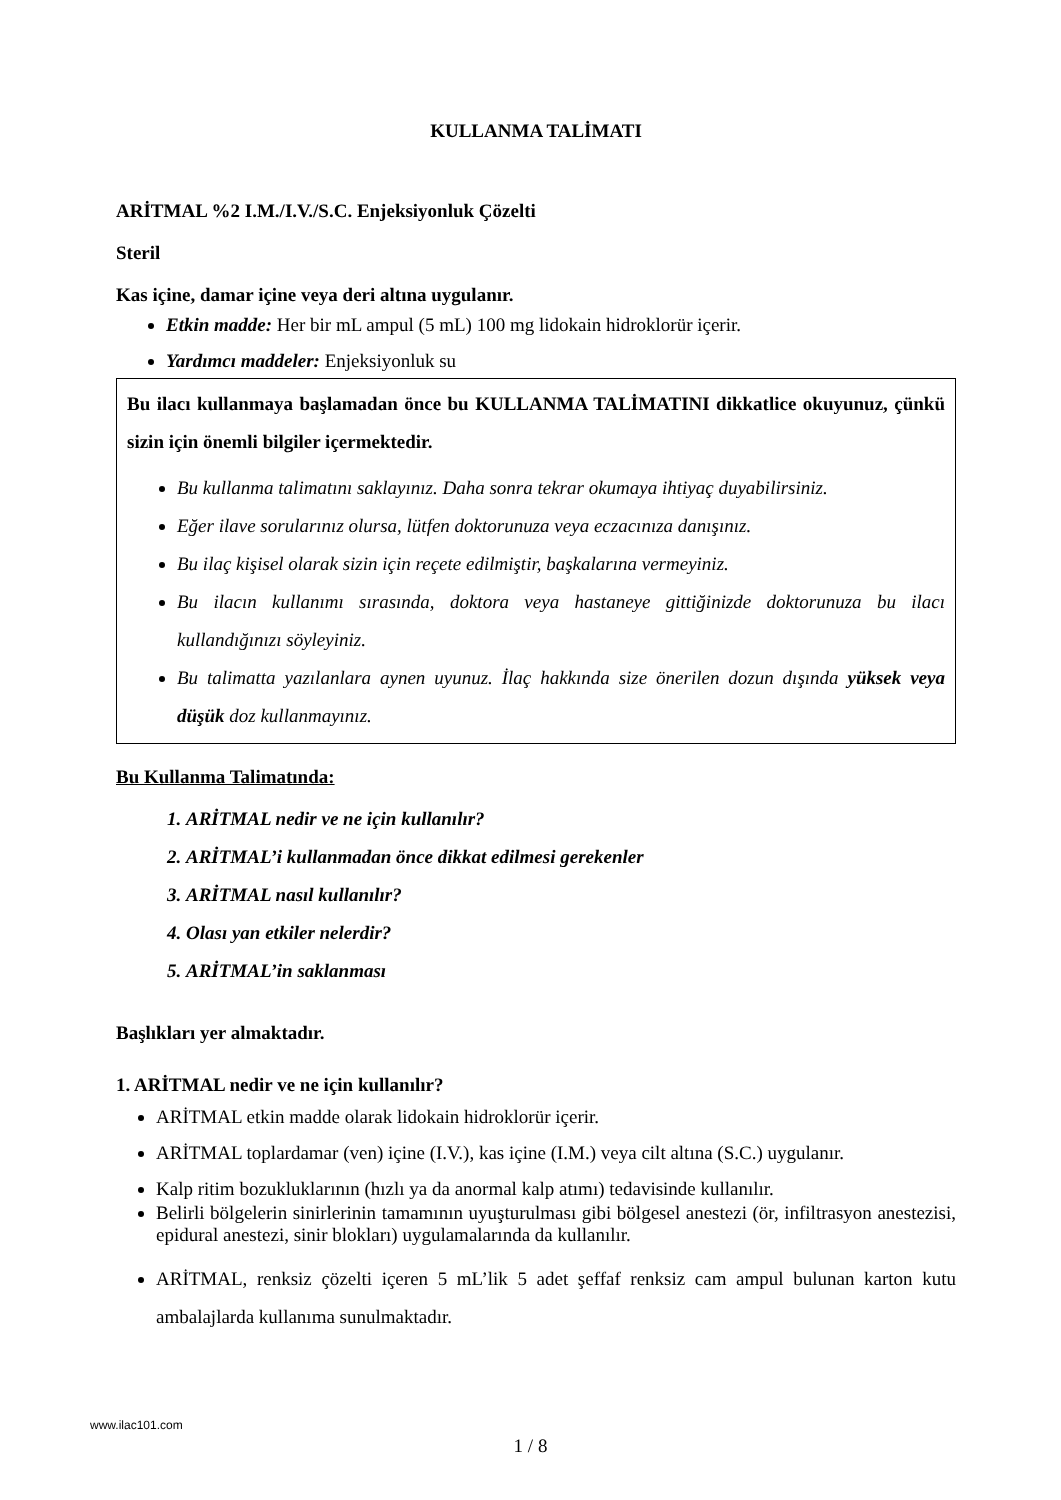KULLANMA TALİMATI
ARİTMAL %2 I.M./I.V./S.C. Enjeksiyonluk Çözelti
Steril
Kas içine, damar içine veya deri altına uygulanır.
Etkin madde: Her bir mL ampul (5 mL) 100 mg lidokain hidroklorür içerir.
Yardımcı maddeler: Enjeksiyonluk su
Bu ilacı kullanmaya başlamadan önce bu KULLANMA TALİMATINI dikkatlice okuyunuz, çünkü sizin için önemli bilgiler içermektedir.
Bu kullanma talimatını saklayınız. Daha sonra tekrar okumaya ihtiyaç duyabilirsiniz.
Eğer ilave sorularınız olursa, lütfen doktorunuza veya eczacınıza danışınız.
Bu ilaç kişisel olarak sizin için reçete edilmiştir, başkalarına vermeyiniz.
Bu ilacın kullanımı sırasında, doktora veya hastaneye gittiğinizde doktorunuza bu ilacı kullandığınızı söyleyiniz.
Bu talimatta yazılanlara aynen uyunuz. İlaç hakkında size önerilen dozun dışında yüksek veya düşük doz kullanmayınız.
Bu Kullanma Talimatında:
1. ARİTMAL nedir ve ne için kullanılır?
2. ARİTMAL’i kullanmadan önce dikkat edilmesi gerekenler
3. ARİTMAL nasıl kullanılır?
4. Olası yan etkiler nelerdir?
5. ARİTMAL’in saklanması
Başlıkları yer almaktadır.
1. ARİTMAL nedir ve ne için kullanılır?
ARİTMAL etkin madde olarak lidokain hidroklorür içerir.
ARİTMAL toplardamar (ven) içine (I.V.), kas içine (I.M.) veya cilt altına (S.C.) uygulanır.
Kalp ritim bozukluklarının (hızlı ya da anormal kalp atımı) tedavisinde kullanılır.
Belirli bölgelerin sinirlerinin tamamının uyuşturulması gibi bölgesel anestezi (ör, infiltrasyon anestezisi, epidural anestezi, sinir blokları) uygulamalarında da kullanılır.
ARİTMAL, renksiz çözelti içeren 5 mL’lik 5 adet şeffaf renksiz cam ampul bulunan karton kutu ambalajlarda kullanıma sunulmaktadır.
www.ilac101.com
1 / 8